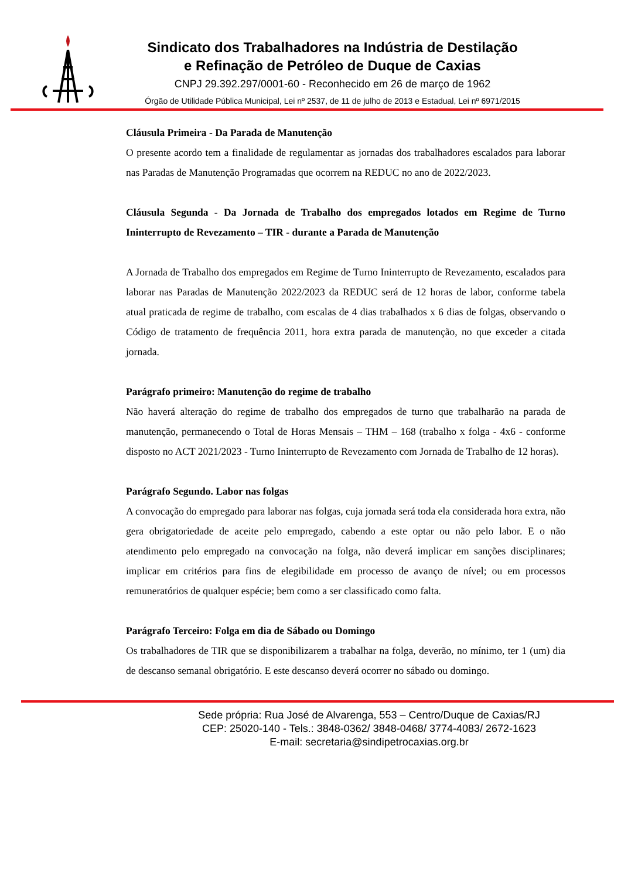Sindicato dos Trabalhadores na Indústria de Destilação
e Refinação de Petróleo de Duque de Caxias
CNPJ 29.392.297/0001-60 - Reconhecido em 26 de março de 1962
Órgão de Utilidade Pública Municipal, Lei nº 2537, de 11 de julho de 2013 e Estadual, Lei nº 6971/2015
Cláusula Primeira - Da Parada de Manutenção
O presente acordo tem a finalidade de regulamentar as jornadas dos trabalhadores escalados para laborar nas Paradas de Manutenção Programadas que ocorrem na REDUC no ano de 2022/2023.
Cláusula Segunda - Da Jornada de Trabalho dos empregados lotados em Regime de Turno Ininterrupto de Revezamento – TIR - durante a Parada de Manutenção
A Jornada de Trabalho dos empregados em Regime de Turno Ininterrupto de Revezamento, escalados para laborar nas Paradas de Manutenção 2022/2023 da REDUC será de 12 horas de labor, conforme tabela atual praticada de regime de trabalho, com escalas de 4 dias trabalhados x 6 dias de folgas, observando o Código de tratamento de frequência 2011, hora extra parada de manutenção, no que exceder a citada jornada.
Parágrafo primeiro: Manutenção do regime de trabalho
Não haverá alteração do regime de trabalho dos empregados de turno que trabalharão na parada de manutenção, permanecendo o Total de Horas Mensais – THM – 168 (trabalho x folga - 4x6 - conforme disposto no ACT 2021/2023 - Turno Ininterrupto de Revezamento com Jornada de Trabalho de 12 horas).
Parágrafo Segundo. Labor nas folgas
A convocação do empregado para laborar nas folgas, cuja jornada será toda ela considerada hora extra, não gera obrigatoriedade de aceite pelo empregado, cabendo a este optar ou não pelo labor. E o não atendimento pelo empregado na convocação na folga, não deverá implicar em sanções disciplinares; implicar em critérios para fins de elegibilidade em processo de avanço de nível; ou em processos remuneratórios de qualquer espécie; bem como a ser classificado como falta.
Parágrafo Terceiro: Folga em dia de Sábado ou Domingo
Os trabalhadores de TIR que se disponibilizarem a trabalhar na folga, deverão, no mínimo, ter 1 (um) dia de descanso semanal obrigatório. E este descanso deverá ocorrer no sábado ou domingo.
Sede própria: Rua José de Alvarenga, 553 – Centro/Duque de Caxias/RJ
CEP: 25020-140 - Tels.: 3848-0362/ 3848-0468/ 3774-4083/ 2672-1623
E-mail: secretaria@sindipetrocaxias.org.br